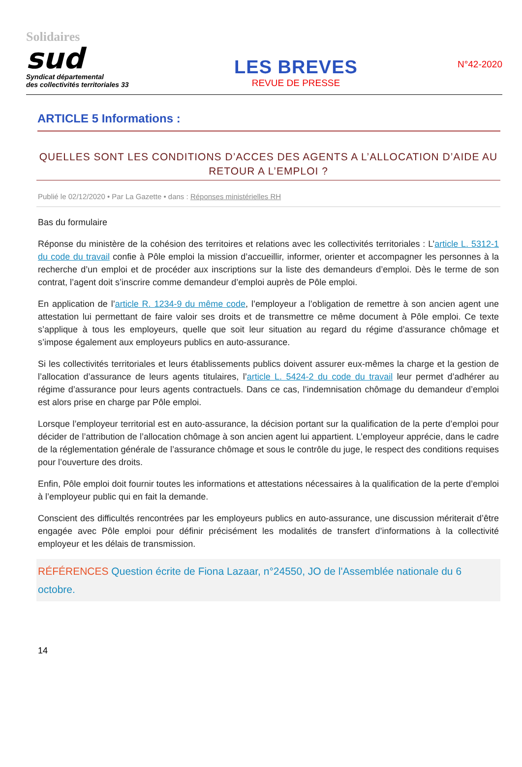Solidaires
sud
Syndicat départemental
des collectivités territoriales 33
LES BREVES
REVUE DE PRESSE
N°42-2020
ARTICLE 5 Informations :
QUELLES SONT LES CONDITIONS D’ACCES DES AGENTS A L’ALLOCATION D’AIDE AU RETOUR A L’EMPLOI ?
Publié le 02/12/2020 • Par La Gazette • dans : Réponses ministérielles RH
Bas du formulaire
Réponse du ministère de la cohésion des territoires et relations avec les collectivités territoriales : L’article L. 5312-1 du code du travail confie à Pôle emploi la mission d’accueillir, informer, orienter et accompagner les personnes à la recherche d’un emploi et de procéder aux inscriptions sur la liste des demandeurs d’emploi. Dès le terme de son contrat, l’agent doit s’inscrire comme demandeur d’emploi auprès de Pôle emploi.
En application de l’article R. 1234-9 du même code, l’employeur a l’obligation de remettre à son ancien agent une attestation lui permettant de faire valoir ses droits et de transmettre ce même document à Pôle emploi. Ce texte s’applique à tous les employeurs, quelle que soit leur situation au regard du régime d’assurance chômage et s’impose également aux employeurs publics en auto-assurance.
Si les collectivités territoriales et leurs établissements publics doivent assurer eux-mêmes la charge et la gestion de l’allocation d’assurance de leurs agents titulaires, l’article L. 5424-2 du code du travail leur permet d’adhérer au régime d’assurance pour leurs agents contractuels. Dans ce cas, l’indemnisation chômage du demandeur d’emploi est alors prise en charge par Pôle emploi.
Lorsque l’employeur territorial est en auto-assurance, la décision portant sur la qualification de la perte d’emploi pour décider de l’attribution de l’allocation chômage à son ancien agent lui appartient. L’employeur apprécie, dans le cadre de la réglementation générale de l’assurance chômage et sous le contrôle du juge, le respect des conditions requises pour l’ouverture des droits.
Enfin, Pôle emploi doit fournir toutes les informations et attestations nécessaires à la qualification de la perte d’emploi à l’employeur public qui en fait la demande.
Conscient des difficultés rencontrées par les employeurs publics en auto-assurance, une discussion mériterait d’être engagée avec Pôle emploi pour définir précisément les modalités de transfert d’informations à la collectivité employeur et les délais de transmission.
RÉFÉRENCES Question écrite de Fiona Lazaar, n°24550, JO de l'Assemblée nationale du 6 octobre.
14